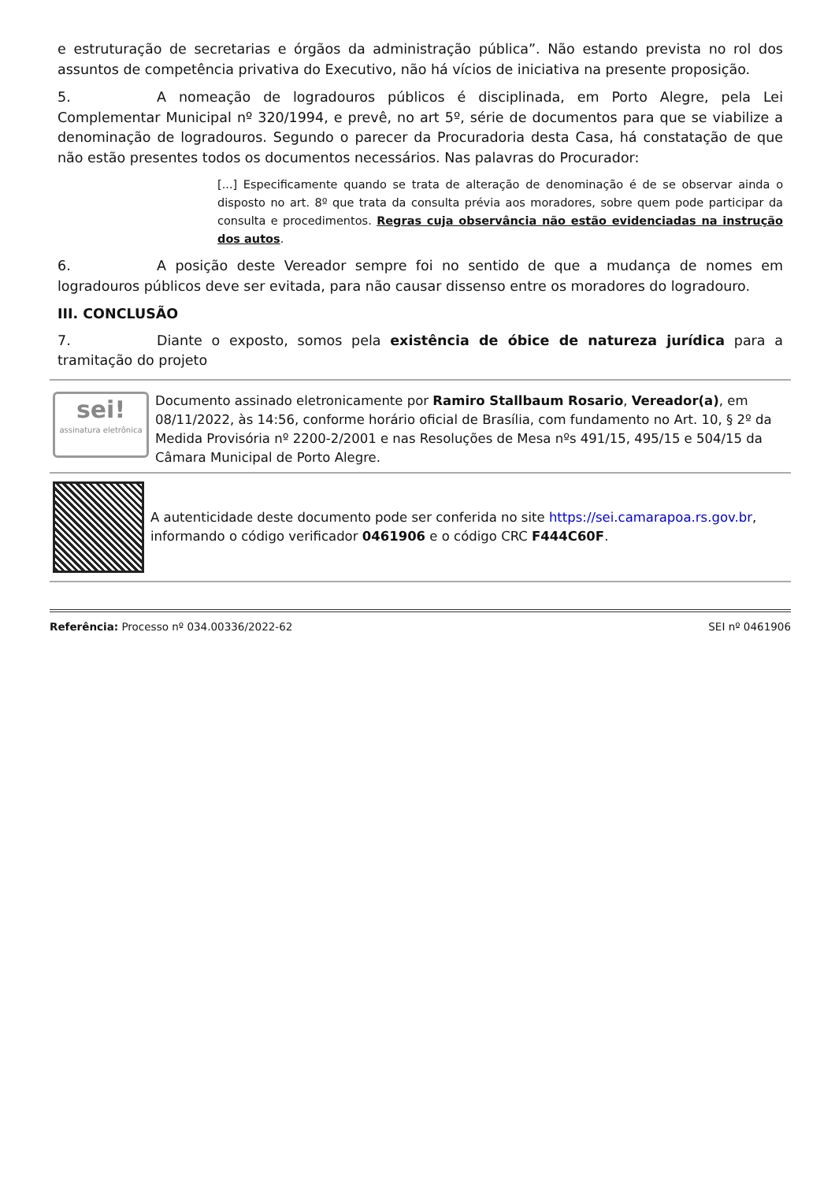e estruturação de secretarias e órgãos da administração pública”. Não estando prevista no rol dos assuntos de competência privativa do Executivo, não há vícios de iniciativa na presente proposição.
5. A nomeação de logradouros públicos é disciplinada, em Porto Alegre, pela Lei Complementar Municipal nº 320/1994, e prevê, no art 5º, série de documentos para que se viabilize a denominação de logradouros. Segundo o parecer da Procuradoria desta Casa, há constatação de que não estão presentes todos os documentos necessários. Nas palavras do Procurador:
[...] Especificamente quando se trata de alteração de denominação é de se observar ainda o disposto no art. 8º que trata da consulta prévia aos moradores, sobre quem pode participar da consulta e procedimentos. Regras cuja observância não estão evidenciadas na instrução dos autos.
6. A posição deste Vereador sempre foi no sentido de que a mudança de nomes em logradouros públicos deve ser evitada, para não causar dissenso entre os moradores do logradouro.
III. CONCLUSÃO
7. Diante o exposto, somos pela existência de óbice de natureza jurídica para a tramitação do projeto
sei!
assinatura eletrônica
Documento assinado eletronicamente por Ramiro Stallbaum Rosario, Vereador(a), em 08/11/2022, às 14:56, conforme horário oficial de Brasília, com fundamento no Art. 10, § 2º da Medida Provisória nº 2200-2/2001 e nas Resoluções de Mesa nºs 491/15, 495/15 e 504/15 da Câmara Municipal de Porto Alegre.
A autenticidade deste documento pode ser conferida no site https://sei.camarapoa.rs.gov.br, informando o código verificador 0461906 e o código CRC F444C60F.
Referência: Processo nº 034.00336/2022-62 SEI nº 0461906